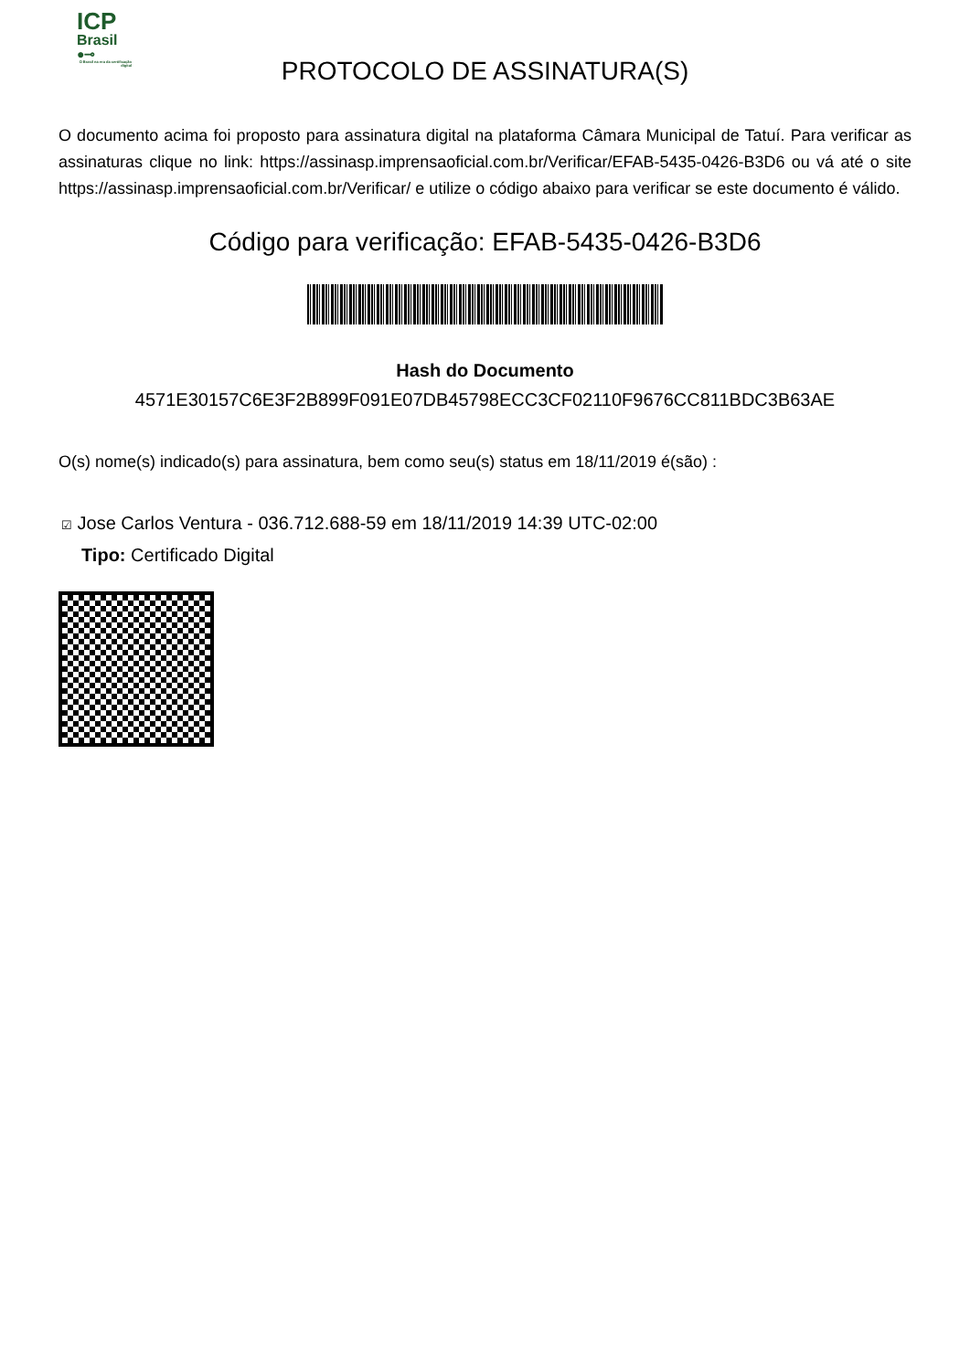ICP
Brasil
●⊸
O Brasil na era da certificação digital
PROTOCOLO DE ASSINATURA(S)
O documento acima foi proposto para assinatura digital na plataforma Câmara Municipal de Tatuí. Para verificar as assinaturas clique no link: https://assinasp.imprensaoficial.com.br/Verificar/EFAB-5435-0426-B3D6 ou vá até o site https://assinasp.imprensaoficial.com.br/Verificar/ e utilize o código abaixo para verificar se este documento é válido.
Código para verificação: EFAB-5435-0426-B3D6
Hash do Documento
4571E30157C6E3F2B899F091E07DB45798ECC3CF02110F9676CC811BDC3B63AE
O(s) nome(s) indicado(s) para assinatura, bem como seu(s) status em 18/11/2019 é(são) :
☑ Jose Carlos Ventura - 036.712.688-59 em 18/11/2019 14:39 UTC-02:00
Tipo: Certificado Digital